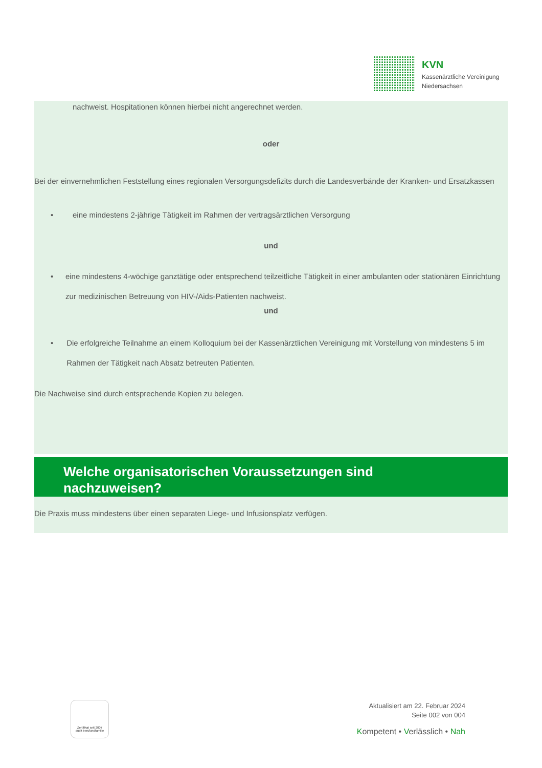KVN
Kassenärztliche Vereinigung
Niedersachsen
nachweist. Hospitationen können hierbei nicht angerechnet werden.
oder
Bei der einvernehmlichen Feststellung eines regionalen Versorgungsdefizits durch die Landesverbände der Kranken- und Ersatzkassen
• eine mindestens 2-jährige Tätigkeit im Rahmen der vertragsärztlichen Versorgung
und
• eine mindestens 4-wöchige ganztätige oder entsprechend teilzeitliche Tätigkeit in einer ambulanten oder stationären Einrichtung zur medizinischen Betreuung von HIV-/Aids-Patienten nachweist.
und
• Die erfolgreiche Teilnahme an einem Kolloquium bei der Kassenärztlichen Vereinigung mit Vorstellung von mindestens 5 im Rahmen der Tätigkeit nach Absatz betreuten Patienten.
Die Nachweise sind durch entsprechende Kopien zu belegen.
Welche organisatorischen Voraussetzungen sind
nachzuweisen?
Die Praxis muss mindestens über einen separaten Liege- und Infusionsplatz verfügen.
Zertifikat seit 2007
audit berufundfamilie
Aktualisiert am 22. Februar 2024
Seite 002 von 004
Kompetent • Verlässlich • Nah